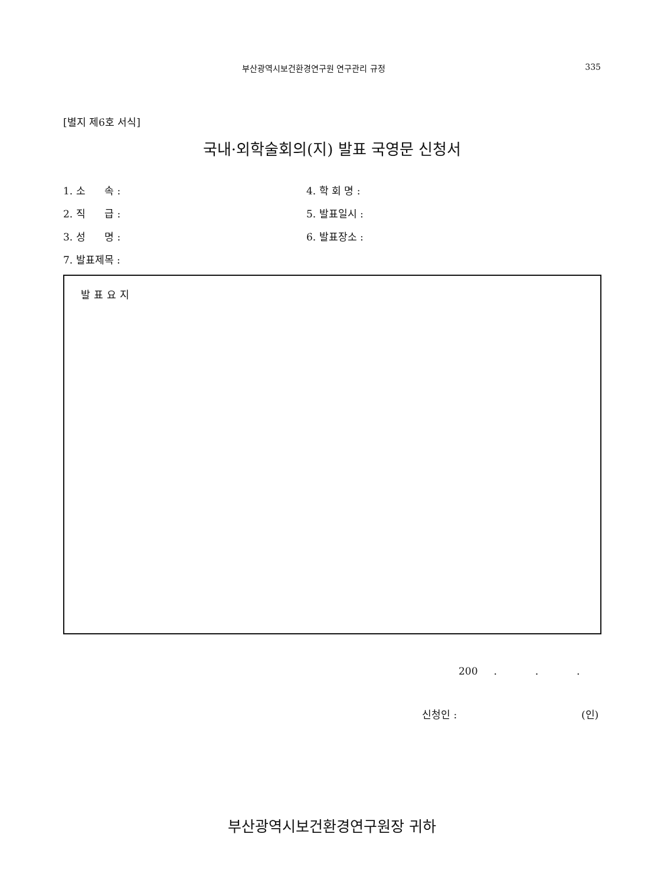부산광역시보건환경연구원 연구관리 규정 335
[별지 제6호 서식]
국내·외학술회의(지) 발표 국영문 신청서
1. 소 속 :
4. 학 회 명 :
2. 직 급 :
5. 발표일시 :
3. 성 명 :
6. 발표장소 :
7. 발표제목 :
발표요지
200 . . .
신청인 : (인)
부산광역시보건환경연구원장 귀하